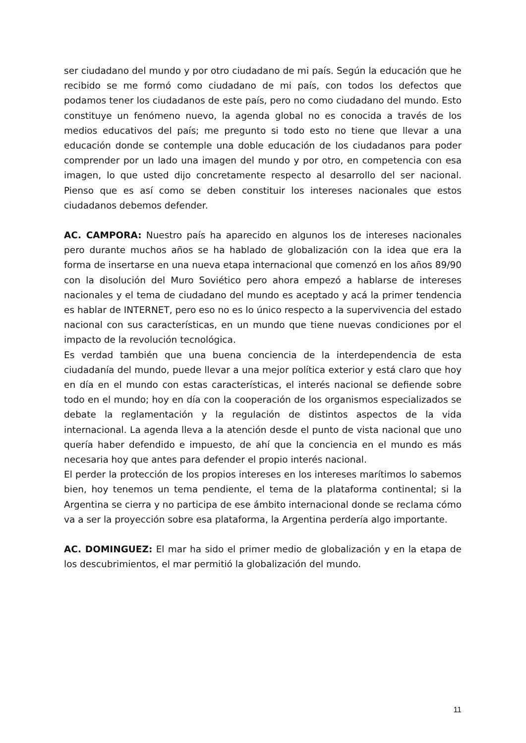ser ciudadano del mundo y por otro ciudadano de mi país. Según la educación que he recibido se me formó como ciudadano de mi país, con todos los defectos que podamos tener los ciudadanos de este país, pero no como ciudadano del mundo. Esto constituye un fenómeno nuevo, la agenda global no es conocida a través de los medios educativos del país; me pregunto si todo esto no tiene que llevar a una educación donde se contemple una doble educación de los ciudadanos para poder comprender por un lado una imagen del mundo y por otro, en competencia con esa imagen, lo que usted dijo concretamente respecto al desarrollo del ser nacional. Pienso que es así como se deben constituir los intereses nacionales que estos ciudadanos debemos defender.
AC. CAMPORA: Nuestro país ha aparecido en algunos los de intereses nacionales pero durante muchos años se ha hablado de globalización con la idea que era la forma de insertarse en una nueva etapa internacional que comenzó en los años 89/90 con la disolución del Muro Soviético pero ahora empezó a hablarse de intereses nacionales y el tema de ciudadano del mundo es aceptado y acá la primer tendencia es hablar de INTERNET, pero eso no es lo único respecto a la supervivencia del estado nacional con sus características, en un mundo que tiene nuevas condiciones por el impacto de la revolución tecnológica.
Es verdad también que una buena conciencia de la interdependencia de esta ciudadanía del mundo, puede llevar a una mejor política exterior y está claro que hoy en día en el mundo con estas características, el interés nacional se defiende sobre todo en el mundo; hoy en día con la cooperación de los organismos especializados se debate la reglamentación y la regulación de distintos aspectos de la vida internacional. La agenda lleva a la atención desde el punto de vista nacional que uno quería haber defendido e impuesto, de ahí que la conciencia en el mundo es más necesaria hoy que antes para defender el propio interés nacional.
El perder la protección de los propios intereses en los intereses marítimos lo sabemos bien, hoy tenemos un tema pendiente, el tema de la plataforma continental; si la Argentina se cierra y no participa de ese ámbito internacional donde se reclama cómo va a ser la proyección sobre esa plataforma, la Argentina perdería algo importante.
AC. DOMINGUEZ: El mar ha sido el primer medio de globalización y en la etapa de los descubrimientos, el mar permitió la globalización del mundo.
11